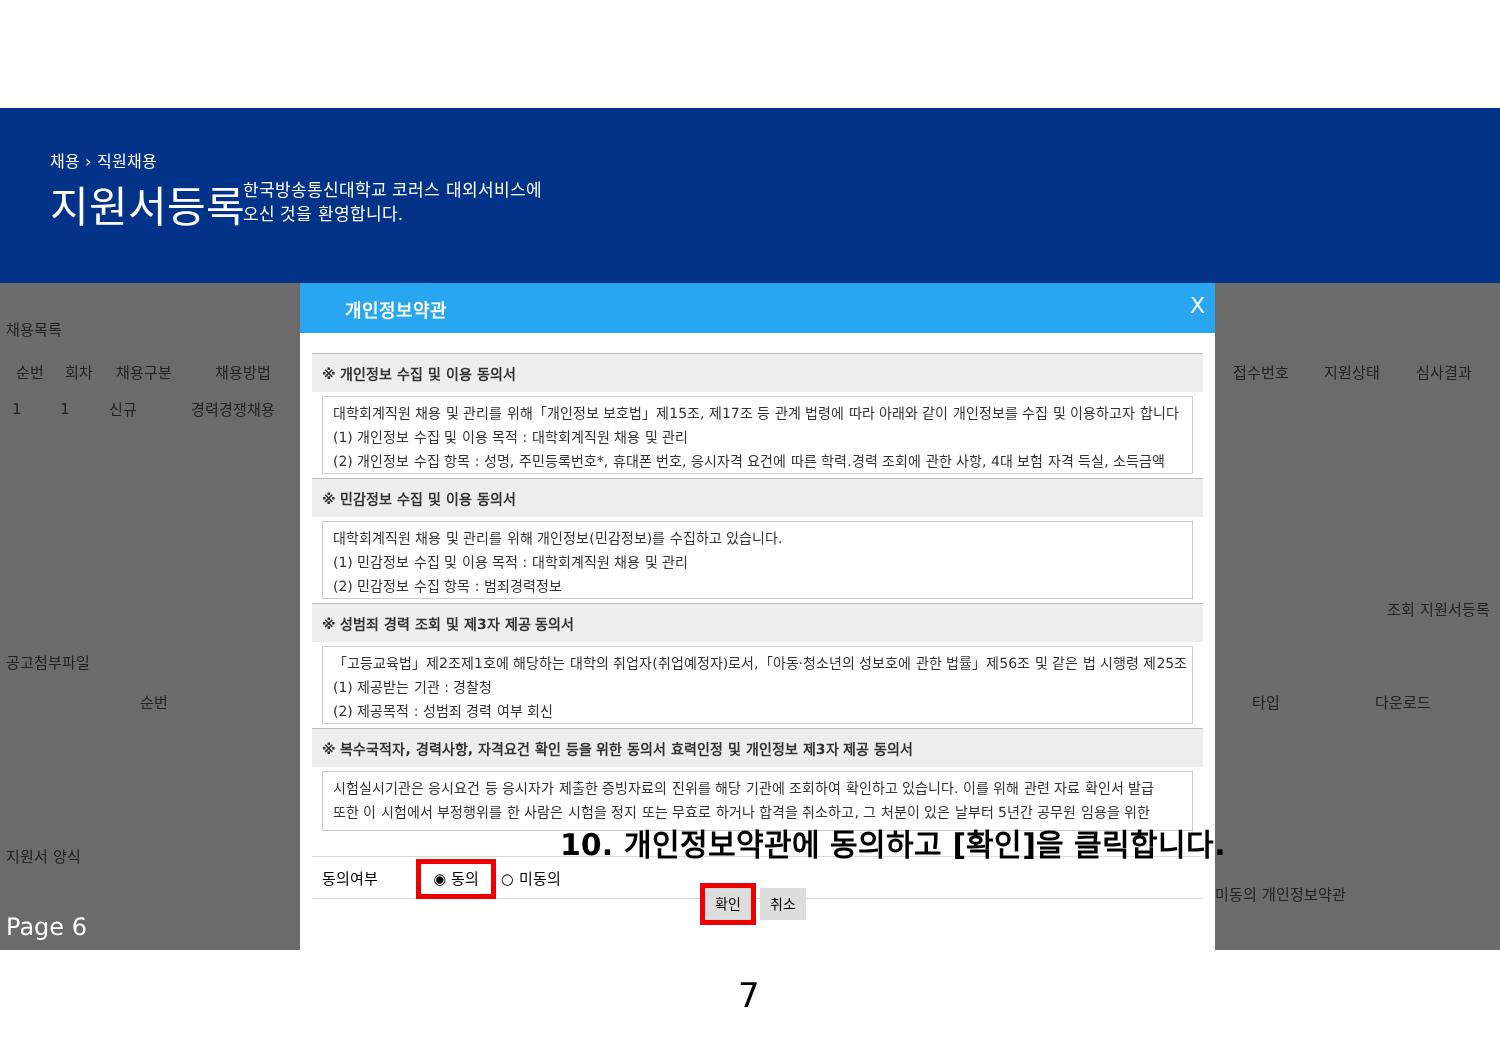채용 › 직원채용
지원서등록
한국방송통신대학교 코러스 대외서비스에
오신 것을 환영합니다.
채용목록
| 순번 | 회차 | 채용구분 | 채용방법 |
| --- | --- | --- | --- |
| 1 | 1 | 신규 | 경력경쟁채용 |
공고첨부파일
| 순번 |
| --- |
지원서 양식
Page 6
| 접수번호 | 지원상태 | 심사결과 |
| --- | --- | --- |
조회 지원서등록
| 타입 | 다운로드 |
| --- | --- |
미동의 개인정보약관
개인정보약관 X
※ 개인정보 수집 및 이용 동의서
대학회계직원 채용 및 관리를 위해「개인정보 보호법」제15조, 제17조 등 관계 법령에 따라 아래와 같이 개인정보를 수집 및 이용하고자 합니다
(1) 개인정보 수집 및 이용 목적 : 대학회계직원 채용 및 관리
(2) 개인정보 수집 항목 : 성명, 주민등록번호*, 휴대폰 번호, 응시자격 요건에 따른 학력.경력 조회에 관한 사항, 4대 보험 자격 득실, 소득금액
※ 민감정보 수집 및 이용 동의서
대학회계직원 채용 및 관리를 위해 개인정보(민감정보)를 수집하고 있습니다.
(1) 민감정보 수집 및 이용 목적 : 대학회계직원 채용 및 관리
(2) 민감정보 수집 항목 : 범죄경력정보
※ 성범죄 경력 조회 및 제3자 제공 동의서
「고등교육법」제2조제1호에 해당하는 대학의 취업자(취업예정자)로서,「아동·청소년의 성보호에 관한 법률」제56조 및 같은 법 시행령 제25조
(1) 제공받는 기관 : 경찰청
(2) 제공목적 : 성범죄 경력 여부 회신
※ 복수국적자, 경력사항, 자격요건 확인 등을 위한 동의서 효력인정 및 개인정보 제3자 제공 동의서
시험실시기관은 응시요건 등 응시자가 제출한 증빙자료의 진위를 해당 기관에 조회하여 확인하고 있습니다. 이를 위해 관련 자료 확인서 발급
또한 이 시험에서 부정행위를 한 사람은 시험을 정지 또는 무효로 하거나 합격을 취소하고, 그 처분이 있은 날부터 5년간 공무원 임용을 위한
동의여부 ◉ 동의 ○ 미동의
확인 취소
10. 개인정보약관에 동의하고 [확인]을 클릭합니다.
7